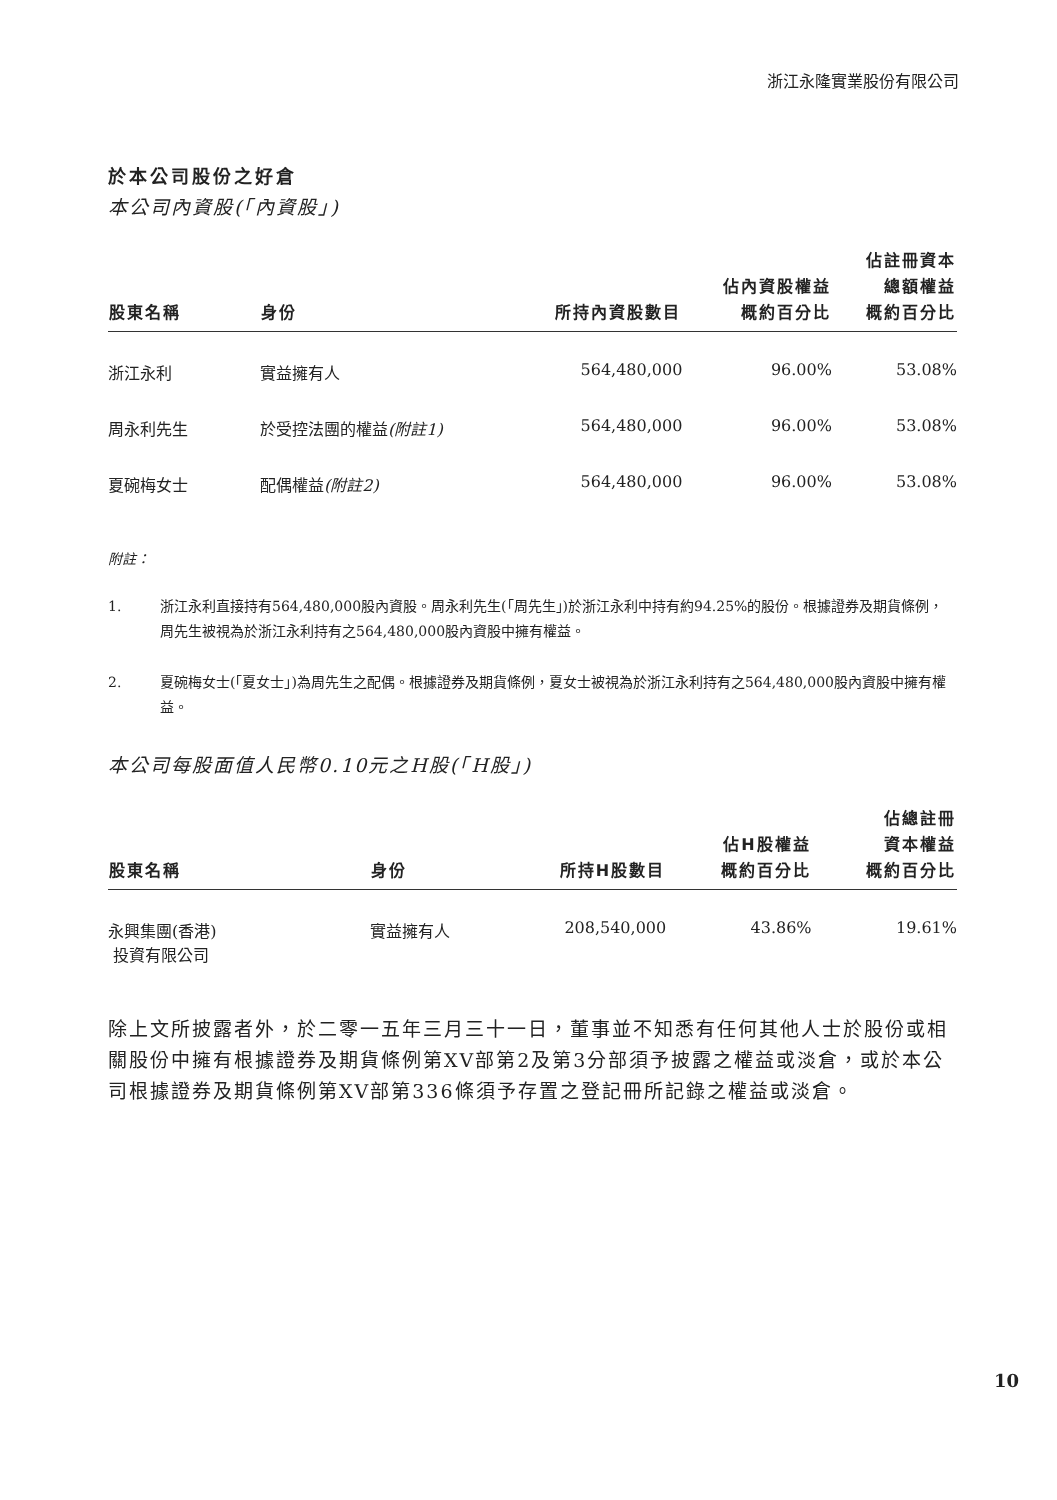浙江永隆實業股份有限公司
於本公司股份之好倉
本公司內資股(「內資股」)
| 股東名稱 | 身份 | 所持內資股數目 | 佔內資股權益 概約百分比 | 佔註冊資本 總額權益 概約百分比 |
| --- | --- | --- | --- | --- |
| 浙江永利 | 實益擁有人 | 564,480,000 | 96.00% | 53.08% |
| 周永利先生 | 於受控法團的權益 (附註1) | 564,480,000 | 96.00% | 53.08% |
| 夏碗梅女士 | 配偶權益 (附註2) | 564,480,000 | 96.00% | 53.08% |
附註：
1. 浙江永利直接持有564,480,000股內資股。周永利先生(「周先生」)於浙江永利中持有約94.25%的股份。根據證券及期貨條例，周先生被視為於浙江永利持有之564,480,000股內資股中擁有權益。
2. 夏碗梅女士(「夏女士」)為周先生之配偶。根據證券及期貨條例，夏女士被視為於浙江永利持有之564,480,000股內資股中擁有權益。
本公司每股面值人民幣0.10元之H股(「H股」)
| 股東名稱 | 身份 | 所持H股數目 | 佔H股權益 概約百分比 | 佔總註冊 資本權益 概約百分比 |
| --- | --- | --- | --- | --- |
| 永興集團(香港) 投資有限公司 | 實益擁有人 | 208,540,000 | 43.86% | 19.61% |
除上文所披露者外，於二零一五年三月三十一日，董事並不知悉有任何其他人士於股份或相關股份中擁有根據證券及期貨條例第XV部第2及第3分部須予披露之權益或淡倉，或於本公司根據證券及期貨條例第XV部第336條須予存置之登記冊所記錄之權益或淡倉。
10